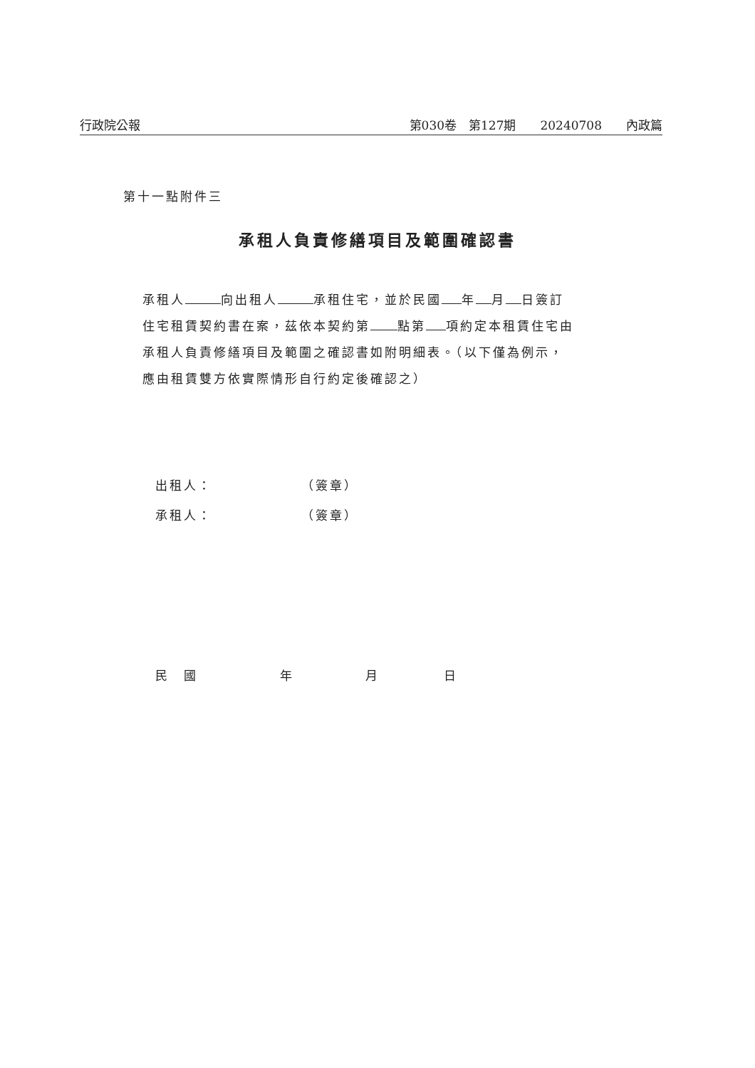行政院公報 第030卷　第127期　　20240708　　內政篇
第十一點附件三
承租人負責修繕項目及範圍確認書
承租人 向出租人 承租住宅，並於民國 年 月 日簽訂住宅租賃契約書在案，茲依本契約第 點第 項約定本租賃住宅由承租人負責修繕項目及範圍之確認書如附明細表。（以下僅為例示，應由租賃雙方依實際情形自行約定後確認之）
出租人： （簽章）
承租人： （簽章）
民　國 年 月 日